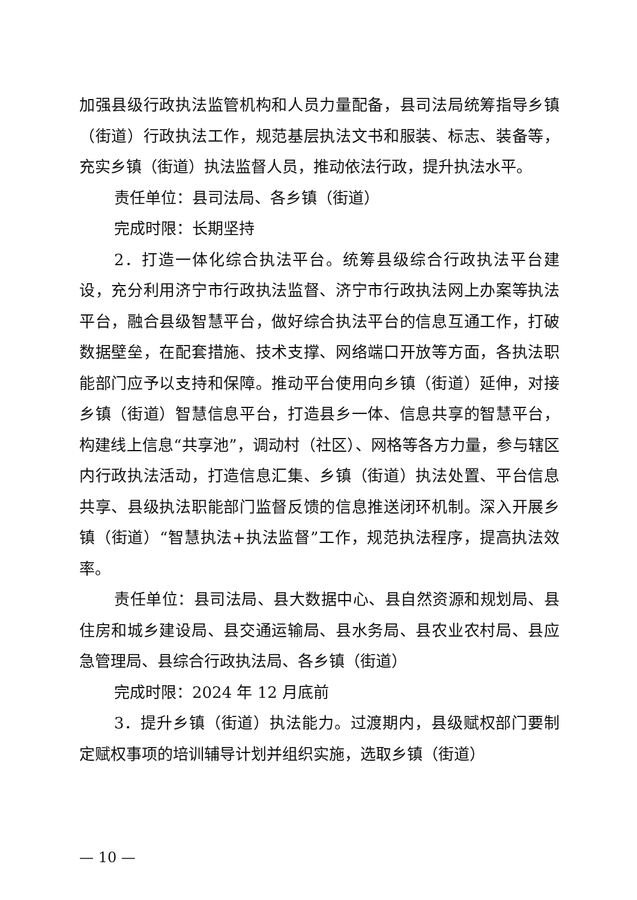加强县级行政执法监管机构和人员力量配备，县司法局统筹指导乡镇（街道）行政执法工作，规范基层执法文书和服装、标志、装备等，充实乡镇（街道）执法监督人员，推动依法行政，提升执法水平。
责任单位：县司法局、各乡镇（街道）
完成时限：长期坚持
2．打造一体化综合执法平台。统筹县级综合行政执法平台建设，充分利用济宁市行政执法监督、济宁市行政执法网上办案等执法平台，融合县级智慧平台，做好综合执法平台的信息互通工作，打破数据壁垒，在配套措施、技术支撑、网络端口开放等方面，各执法职能部门应予以支持和保障。推动平台使用向乡镇（街道）延伸，对接乡镇（街道）智慧信息平台，打造县乡一体、信息共享的智慧平台，构建线上信息“共享池”，调动村（社区）、网格等各方力量，参与辖区内行政执法活动，打造信息汇集、乡镇（街道）执法处置、平台信息共享、县级执法职能部门监督反馈的信息推送闭环机制。深入开展乡镇（街道）“智慧执法+执法监督”工作，规范执法程序，提高执法效率。
责任单位：县司法局、县大数据中心、县自然资源和规划局、县住房和城乡建设局、县交通运输局、县水务局、县农业农村局、县应急管理局、县综合行政执法局、各乡镇（街道）
完成时限：2024 年 12 月底前
3．提升乡镇（街道）执法能力。过渡期内，县级赋权部门要制定赋权事项的培训辅导计划并组织实施，选取乡镇（街道）
— 10 —